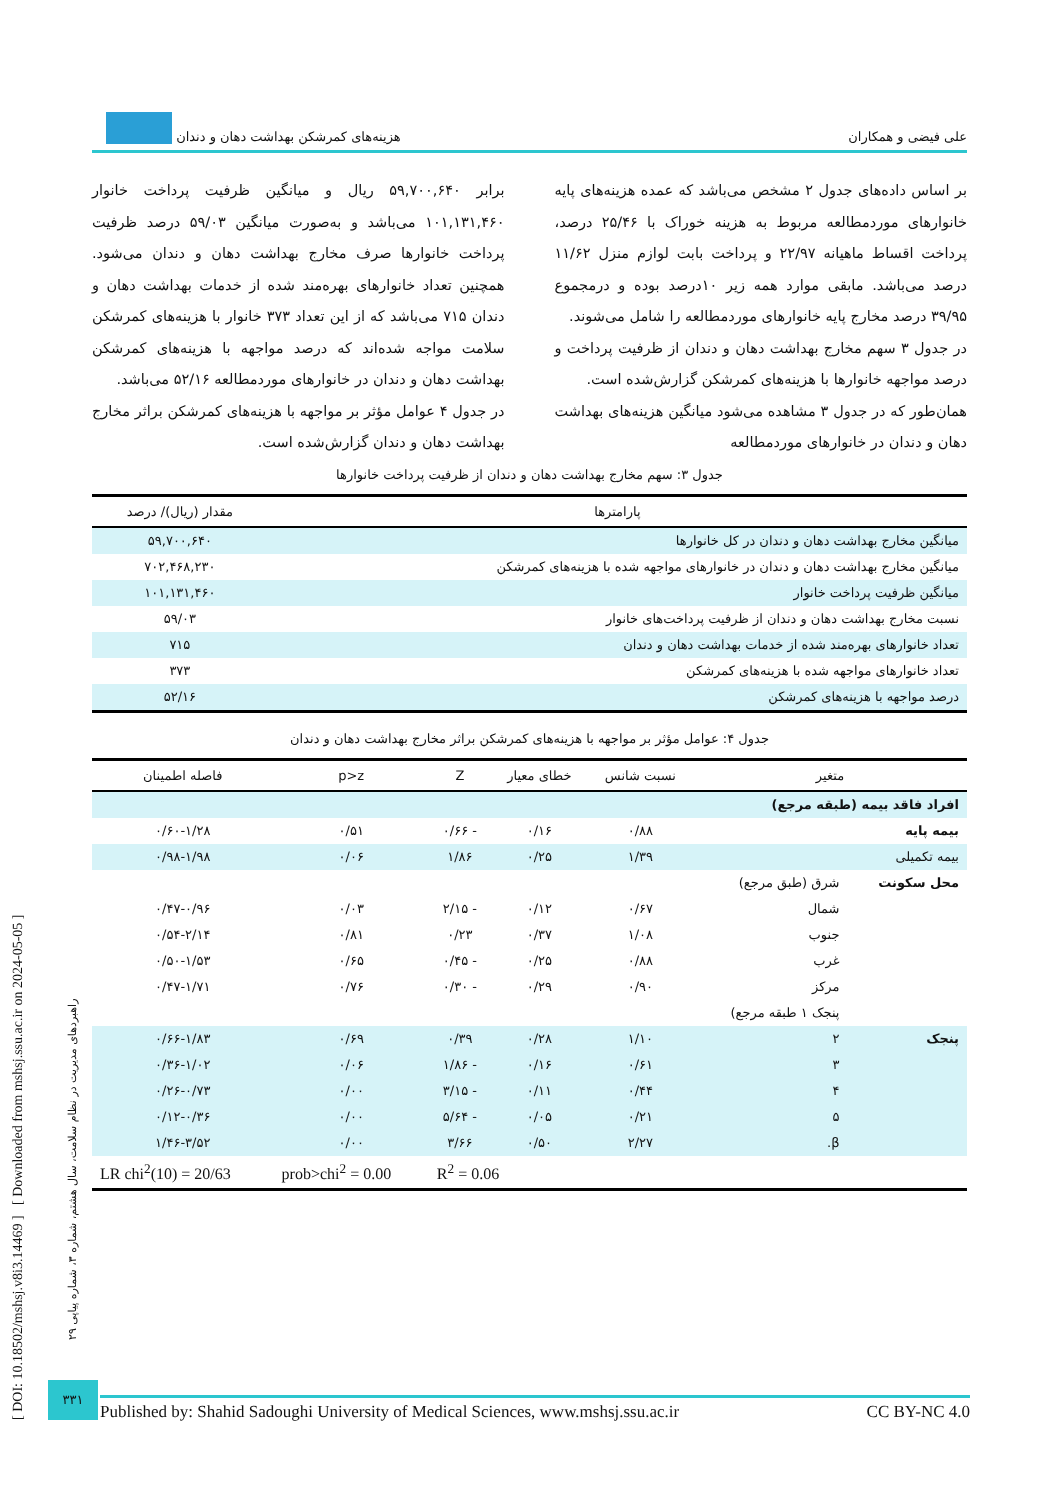علی فیضی و همکاران هزینه‌های کمرشکن بهداشت دهان و دندان
بر اساس داده‌های جدول ۲ مشخص می‌باشد که عمده هزینه‌های پایه خانوارهای موردمطالعه مربوط به هزینه خوراک با ۲۵/۴۶ درصد، پرداخت اقساط ماهیانه ۲۲/۹۷ و پرداخت بابت لوازم منزل ۱۱/۶۲ درصد می‌باشد. مابقی موارد همه زیر ۱۰درصد بوده و درمجموع ۳۹/۹۵ درصد مخارج پایه خانوارهای موردمطالعه را شامل می‌شوند.
در جدول ۳ سهم مخارج بهداشت دهان و دندان از ظرفیت پرداخت و درصد مواجهه خانوارها با هزینه‌های کمرشکن گزارش‌شده است.
همان‌طور که در جدول ۳ مشاهده می‌شود میانگین هزینه‌های بهداشت دهان و دندان در خانوارهای موردمطالعه
برابر ۵۹,۷۰۰,۶۴۰ ریال و میانگین ظرفیت پرداخت خانوار ۱۰۱,۱۳۱,۴۶۰ می‌باشد و به‌صورت میانگین ۵۹/۰۳ درصد ظرفیت پرداخت خانوارها صرف مخارج بهداشت دهان و دندان می‌شود. همچنین تعداد خانوارهای بهره‌مند شده از خدمات بهداشت دهان و دندان ۷۱۵ می‌باشد که از این تعداد ۳۷۳ خانوار با هزینه‌های کمرشکن سلامت مواجه شده‌اند که درصد مواجهه با هزینه‌های کمرشکن بهداشت دهان و دندان در خانوارهای موردمطالعه ۵۲/۱۶ می‌باشد.
در جدول ۴ عوامل مؤثر بر مواجهه با هزینه‌های کمرشکن براثر مخارج بهداشت دهان و دندان گزارش‌شده است.
جدول ۳: سهم مخارج بهداشت دهان و دندان از ظرفیت پرداخت خانوارها
| پارامترها | مقدار (ریال)/ درصد |
| --- | --- |
| میانگین مخارج بهداشت دهان و دندان در کل خانوارها | ۵۹,۷۰۰,۶۴۰ |
| میانگین مخارج بهداشت دهان و دندان در خانوارهای مواجهه شده با هزینه‌های کمرشکن | ۷۰۲,۴۶۸,۲۳۰ |
| میانگین ظرفیت پرداخت خانوار | ۱۰۱,۱۳۱,۴۶۰ |
| نسبت مخارج بهداشت دهان و دندان از ظرفیت پرداخت‌های خانوار | ۵۹/۰۳ |
| تعداد خانوارهای بهره‌مند شده از خدمات بهداشت دهان و دندان | ۷۱۵ |
| تعداد خانوارهای مواجهه شده با هزینه‌های کمرشکن | ۳۷۳ |
| درصد مواجهه با هزینه‌های کمرشکن | ۵۲/۱۶ |
جدول ۴: عوامل مؤثر بر مواجهه با هزینه‌های کمرشکن براثر مخارج بهداشت دهان و دندان
| متغیر | | نسبت شانس | خطای معیار | Z | p>z | فاصله اطمینان |
| --- | --- | --- | --- | --- | --- | --- |
| افراد فاقد بیمه (طبقه مرجع) | | | | | | |
| بیمه پایه | | ۰/۸۸ | ۰/۱۶ | - ۰/۶۶ | ۰/۵۱ | ۰/۶۰-۱/۲۸ |
| بیمه تکمیلی | | ۱/۳۹ | ۰/۲۵ | ۱/۸۶ | ۰/۰۶ | ۰/۹۸-۱/۹۸ |
| محل سکونت | شرق (طبق مرجع) | | | | | |
| | شمال | ۰/۶۷ | ۰/۱۲ | - ۲/۱۵ | ۰/۰۳ | ۰/۴۷-۰/۹۶ |
| | جنوب | ۱/۰۸ | ۰/۳۷ | ۰/۲۳ | ۰/۸۱ | ۰/۵۴-۲/۱۴ |
| | غرب | ۰/۸۸ | ۰/۲۵ | - ۰/۴۵ | ۰/۶۵ | ۰/۵۰-۱/۵۳ |
| | مرکز | ۰/۹۰ | ۰/۲۹ | - ۰/۳۰ | ۰/۷۶ | ۰/۴۷-۱/۷۱ |
| | پنجک ۱ طبقه مرجع) | | | | | |
| پنجک | ۲ | ۱/۱۰ | ۰/۲۸ | ۰/۳۹ | ۰/۶۹ | ۰/۶۶-۱/۸۳ |
| | ۳ | ۰/۶۱ | ۰/۱۶ | - ۱/۸۶ | ۰/۰۶ | ۰/۳۶-۱/۰۲ |
| | ۴ | ۰/۴۴ | ۰/۱۱ | - ۳/۱۵ | ۰/۰۰ | ۰/۲۶-۰/۷۳ |
| | ۵ | ۰/۲۱ | ۰/۰۵ | - ۵/۶۴ | ۰/۰۰ | ۰/۱۲-۰/۳۶ |
| | β. | ۲/۲۷ | ۰/۵۰ | ۳/۶۶ | ۰/۰۰ | ۱/۴۶-۳/۵۲ |
| | | | R<sup>2</sup> = 0.06 | | prob>chi<sup>2</sup> = 0.00 | LR chi<sup>2</sup>(10) = 20/63 |
۳۳۱
Published by: Shahid Sadoughi University of Medical Sciences, www.mshsj.ssu.ac.ir CC BY-NC 4.0
[ DOI: 10.18502/mshsj.v8i3.14469 ] [ Downloaded from mshsj.ssu.ac.ir on 2024-05-05 ]
راهبردهای مدیریت در نظام سلامت، سال هشتم، شماره ۳، شماره پیاپی ۲۹